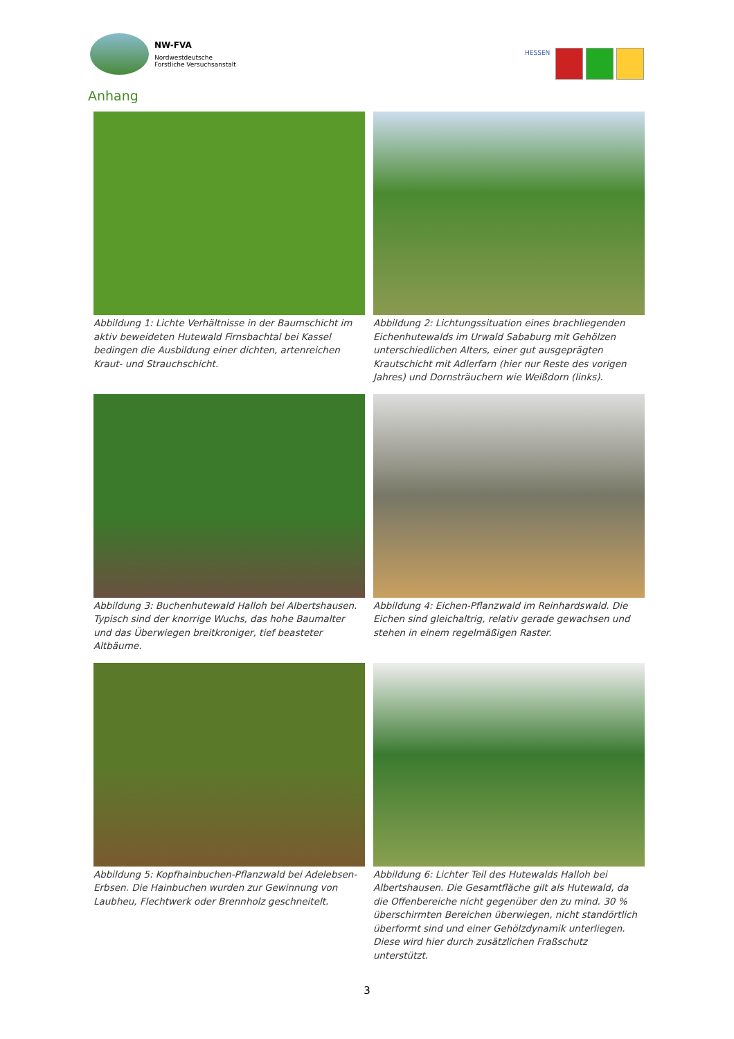NW-FVA
Nordwestdeutsche
Forstliche Versuchsanstalt
HESSEN
Anhang
Abbildung 1: Lichte Verhältnisse in der Baumschicht im aktiv beweideten Hutewald Firnsbachtal bei Kassel bedingen die Ausbildung einer dichten, artenreichen Kraut- und Strauchschicht.
Abbildung 2: Lichtungssituation eines brachliegenden Eichenhutewalds im Urwald Sababurg mit Gehölzen unterschiedlichen Alters, einer gut ausgeprägten Krautschicht mit Adlerfarn (hier nur Reste des vorigen Jahres) und Dornsträuchern wie Weißdorn (links).
Abbildung 3: Buchenhutewald Halloh bei Albertshausen. Typisch sind der knorrige Wuchs, das hohe Baumalter und das Überwiegen breitkroniger, tief beasteter Altbäume.
Abbildung 4: Eichen-Pflanzwald im Reinhardswald. Die Eichen sind gleichaltrig, relativ gerade gewachsen und stehen in einem regelmäßigen Raster.
Abbildung 5: Kopfhainbuchen-Pflanzwald bei Adelebsen-Erbsen. Die Hainbuchen wurden zur Gewinnung von Laubheu, Flechtwerk oder Brennholz geschneitelt.
Abbildung 6: Lichter Teil des Hutewalds Halloh bei Albertshausen. Die Gesamtfläche gilt als Hutewald, da die Offenbereiche nicht gegenüber den zu mind. 30 % überschirmten Bereichen überwiegen, nicht standörtlich überformt sind und einer Gehölzdynamik unterliegen. Diese wird hier durch zusätzlichen Fraßschutz unterstützt.
3